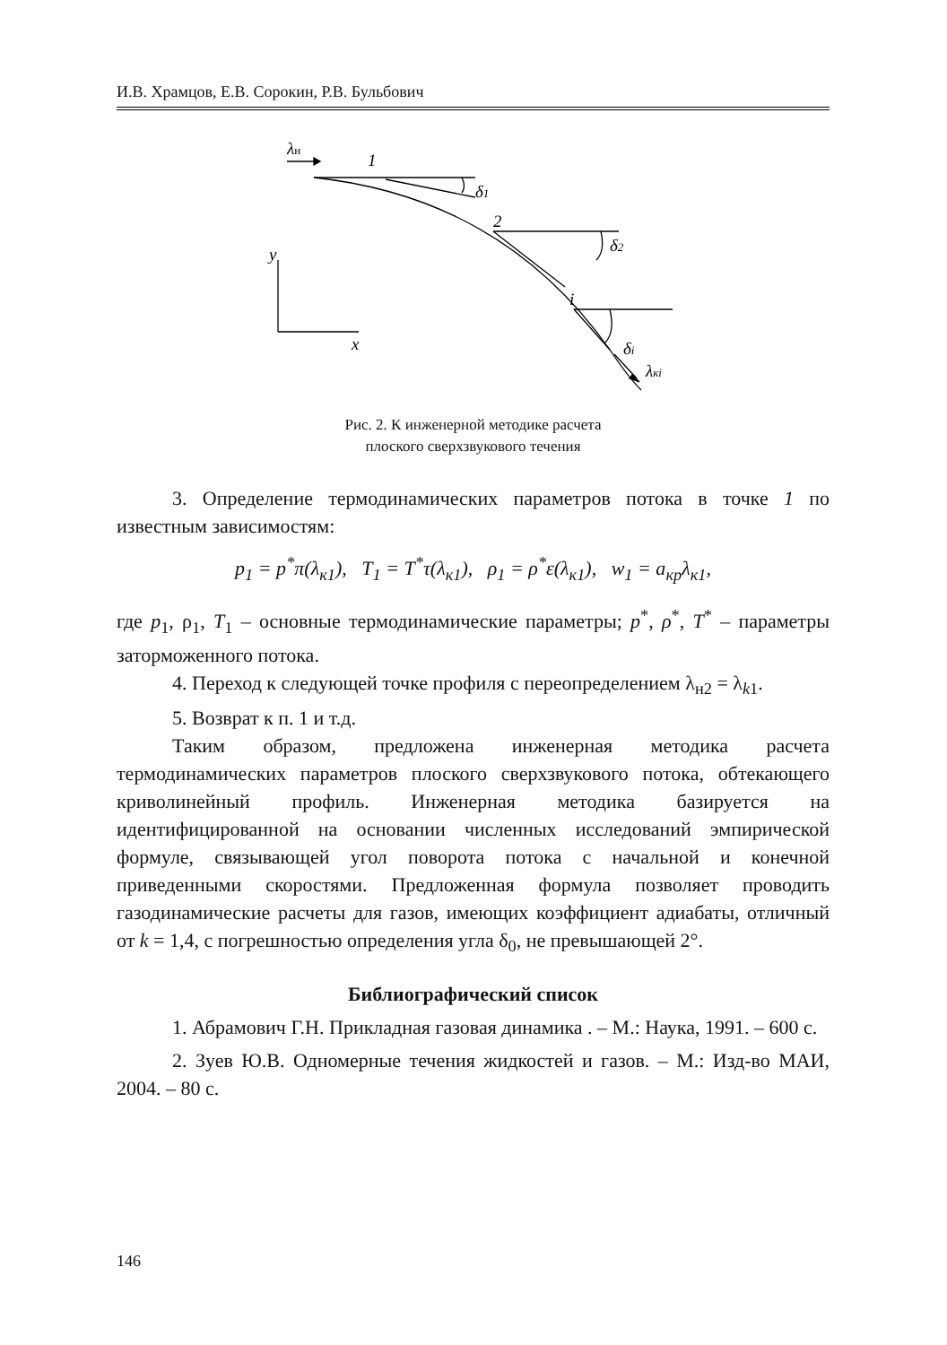И.В. Храмцов, Е.В. Сорокин, Р.В. Бульбович
λн
1
2
i
δ1
δ2
δi
λкi
y
x
Рис. 2. К инженерной методике расчета
плоского сверхзвукового течения
3. Определение термодинамических параметров потока в точке 1 по известным зависимостям:
p<sub>1</sub> = p<sup>*</sup>π(λ<sub>к1</sub>), T<sub>1</sub> = T<sup>*</sup>τ(λ<sub>к1</sub>), ρ<sub>1</sub> = ρ<sup>*</sup>ε(λ<sub>к1</sub>), w<sub>1</sub> = a<sub>кр</sub>λ<sub>к1</sub>,
где p<sub>1</sub>, ρ<sub>1</sub>, T<sub>1</sub> – основные термодинамические параметры; p<sup>*</sup>, ρ<sup>*</sup>, T<sup>*</sup> – параметры заторможенного потока.
4. Переход к следующей точке профиля с переопределением λ<sub>н2</sub> = λ<sub>k1</sub>.
5. Возврат к п. 1 и т.д.
Таким образом, предложена инженерная методика расчета термодинамических параметров плоского сверхзвукового потока, обтекающего криволинейный профиль. Инженерная методика базируется на идентифицированной на основании численных исследований эмпирической формуле, связывающей угол поворота потока с начальной и конечной приведенными скоростями. Предложенная формула позволяет проводить газодинамические расчеты для газов, имеющих коэффициент адиабаты, отличный от k = 1,4, с погрешностью определения угла δ<sub>0</sub>, не превышающей 2°.
Библиографический список
1. Абрамович Г.Н. Прикладная газовая динамика . – М.: Наука, 1991. – 600 с.
2. Зуев Ю.В. Одномерные течения жидкостей и газов. – М.: Изд-во МАИ, 2004. – 80 с.
146